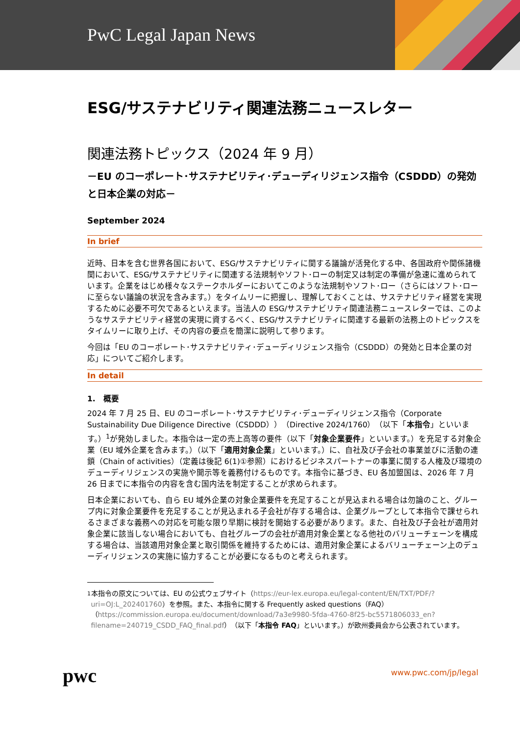PwC Legal Japan News
ESG/サステナビリティ関連法務ニュースレター
関連法務トピックス（2024 年 9 月）
－EU のコーポレート･サステナビリティ･デューディリジェンス指令（CSDDD）の発効と日本企業の対応－
September 2024
In brief
近時、日本を含む世界各国において、ESG/サステナビリティに関する議論が活発化する中、各国政府や関係諸機関において、ESG/サステナビリティに関連する法規制やソフト･ローの制定又は制定の準備が急速に進められています。企業をはじめ様々なステークホルダーにおいてこのような法規制やソフト･ロー（さらにはソフト･ローに至らない議論の状況を含みます。）をタイムリーに把握し、理解しておくことは、サステナビリティ経営を実現するために必要不可欠であるといえます。当法人の ESG/サステナビリティ関連法務ニュースレターでは、このようなサステナビリティ経営の実現に資するべく、ESG/サステナビリティに関連する最新の法務上のトピックスをタイムリーに取り上げ、その内容の要点を簡潔に説明して参ります。
今回は「EU のコーポレート･サステナビリティ･デューディリジェンス指令（CSDDD）の発効と日本企業の対応」についてご紹介します。
In detail
1.　概要
2024 年 7 月 25 日、EU のコーポレート･サステナビリティ･デューディリジェンス指令（Corporate Sustainability Due Diligence Directive（CSDDD））（Directive 2024/1760）（以下「本指令」といいます。）<sup>1</sup>が発効しました。本指令は一定の売上高等の要件（以下「対象企業要件」といいます。）を充足する対象企業（EU 域外企業を含みます。）（以下「適用対象企業」といいます。）に、自社及び子会社の事業並びに活動の連鎖（Chain of activities）（定義は後記 6(1)①参照）におけるビジネスパートナーの事業に関する人権及び環境のデューディリジェンスの実施や開示等を義務付けるものです。本指令に基づき、EU 各加盟国は、2026 年 7 月 26 日までに本指令の内容を含む国内法を制定することが求められます。
日本企業においても、自ら EU 域外企業の対象企業要件を充足することが見込まれる場合は勿論のこと、グループ内に対象企業要件を充足することが見込まれる子会社が存する場合は、企業グループとして本指令で課せられるさまざまな義務への対応を可能な限り早期に検討を開始する必要があります。また、自社及び子会社が適用対象企業に該当しない場合においても、自社グループの会社が適用対象企業となる他社のバリューチェーンを構成する場合は、当該適用対象企業と取引関係を維持するためには、適用対象企業によるバリューチェーン上のデューディリジェンスの実施に協力することが必要になるものと考えられます。
1 本指令の原文については、EU の公式ウェブサイト（https://eur-lex.europa.eu/legal-content/EN/TXT/PDF/?uri=OJ:L_202401760）を参照。また、本指令に関する Frequently asked questions（FAQ）（https://commission.europa.eu/document/download/7a3e9980-5fda-4760-8f25-bc5571806033_en?filename=240719_CSDD_FAQ_final.pdf）（以下「本指令 FAQ」といいます。）が欧州委員会から公表されています。
pwc
www.pwc.com/jp/legal